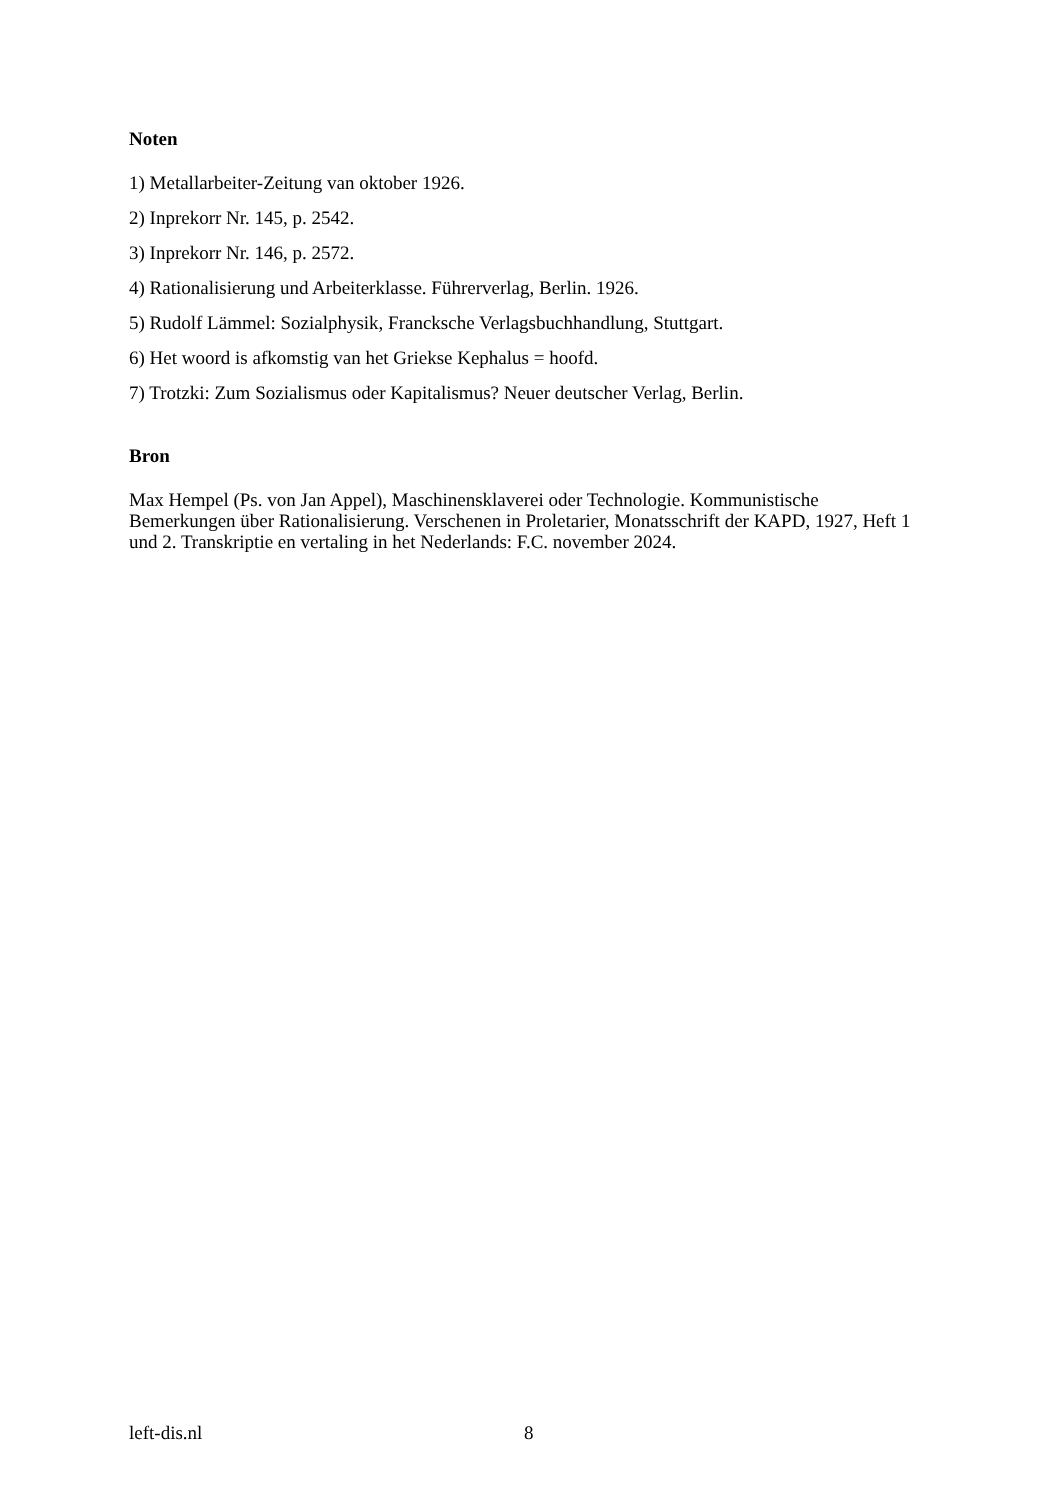Noten
1) Metallarbeiter-Zeitung van oktober 1926.
2) Inprekorr Nr. 145, p. 2542.
3) Inprekorr Nr. 146, p. 2572.
4) Rationalisierung und Arbeiterklasse. Führerverlag, Berlin. 1926.
5) Rudolf Lämmel: Sozialphysik, Francksche Verlagsbuchhandlung, Stuttgart.
6) Het woord is afkomstig van het Griekse Kephalus = hoofd.
7) Trotzki: Zum Sozialismus oder Kapitalismus? Neuer deutscher Verlag, Berlin.
Bron
Max Hempel (Ps. von Jan Appel), Maschinensklaverei oder Technologie. Kommunistische Bemerkungen über Rationalisierung. Verschenen in Proletarier, Monatsschrift der KAPD, 1927, Heft 1 und 2. Transkriptie en vertaling in het Nederlands: F.C. november 2024.
left-dis.nl 8